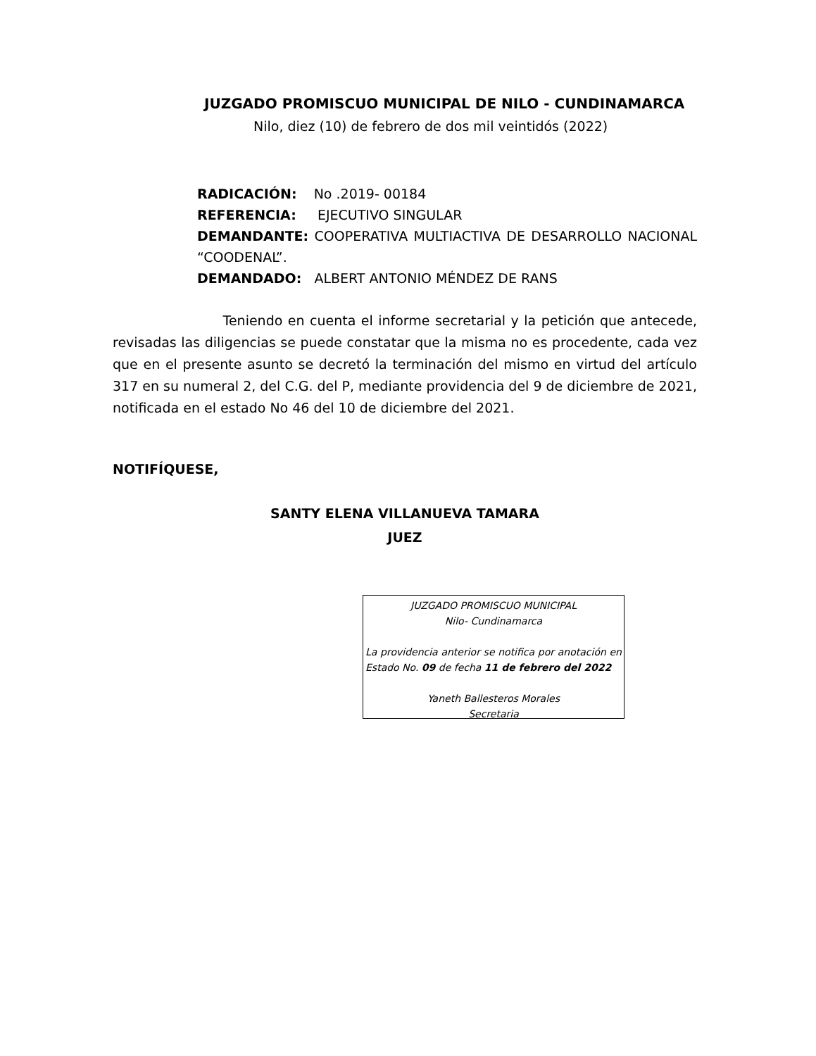JUZGADO PROMISCUO MUNICIPAL DE NILO - CUNDINAMARCA
Nilo, diez (10) de febrero de dos mil veintidós (2022)
RADICACIÓN: No .2019- 00184
REFERENCIA: EJECUTIVO SINGULAR
DEMANDANTE: COOPERATIVA MULTIACTIVA DE DESARROLLO NACIONAL “COODENAL”.
DEMANDADO: ALBERT ANTONIO MÉNDEZ DE RANS
Teniendo en cuenta el informe secretarial y la petición que antecede, revisadas las diligencias se puede constatar que la misma no es procedente, cada vez que en el presente asunto se decretó la terminación del mismo en virtud del artículo 317 en su numeral 2, del C.G. del P, mediante providencia del 9 de diciembre de 2021, notificada en el estado No 46 del 10 de diciembre del 2021.
NOTIFÍQUESE,
SANTY ELENA VILLANUEVA TAMARA
JUEZ
JUZGADO PROMISCUO MUNICIPAL
Nilo- Cundinamarca
La providencia anterior se notifica por anotación en Estado No. 09 de fecha 11 de febrero del 2022
Yaneth Ballesteros Morales
Secretaria